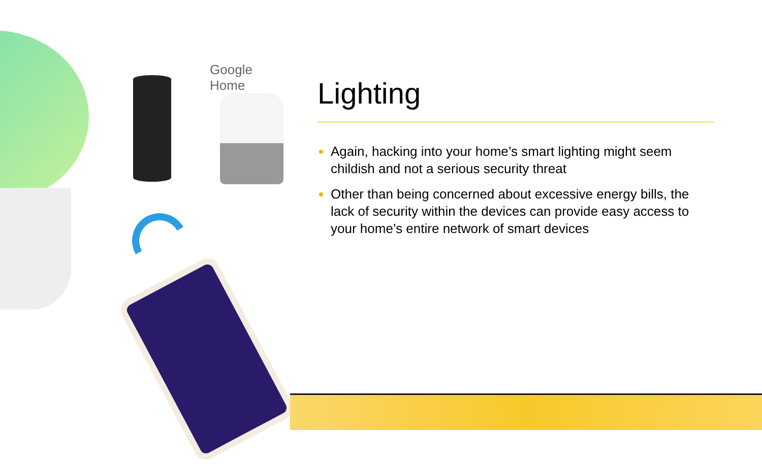Google Home
Lighting
Again, hacking into your home’s smart lighting might seem childish and not a serious security threat
Other than being concerned about excessive energy bills, the lack of security within the devices can provide easy access to your home’s entire network of smart devices